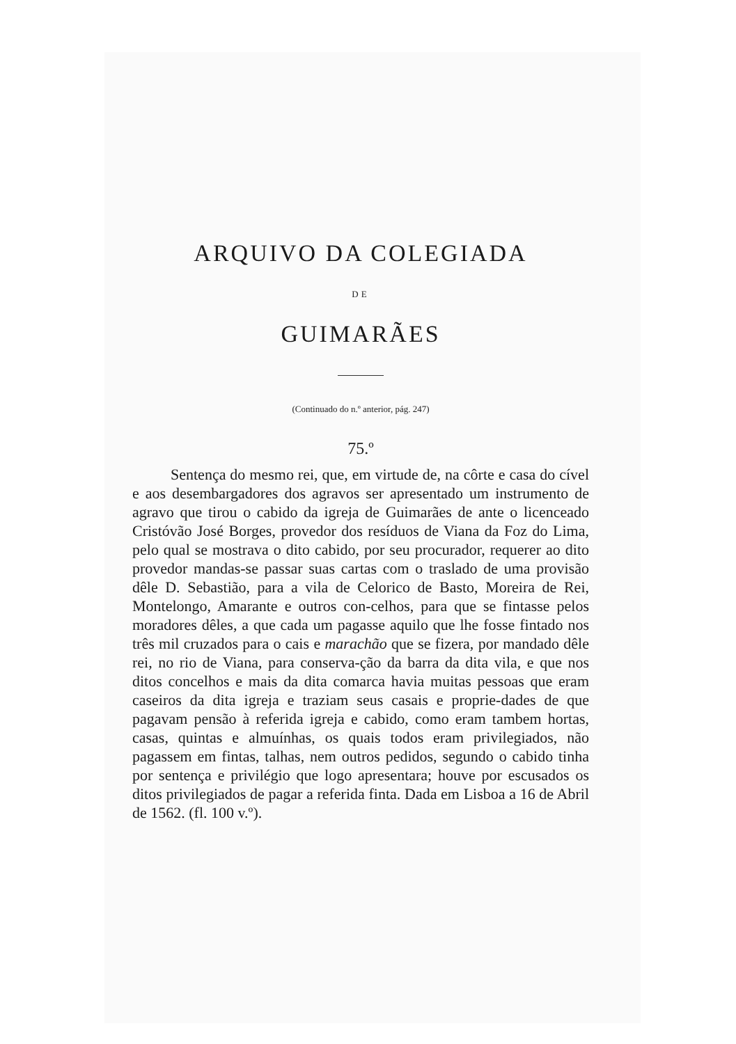ARQUIVO DA COLEGIADA
DE
GUIMARÃES
(Continuado do n.º anterior, pág. 247)
75.º
Sentença do mesmo rei, que, em virtude de, na côrte e casa do cível e aos desembargadores dos agravos ser apresentado um instrumento de agravo que tirou o cabido da igreja de Guimarães de ante o licenceado Cristóvão José Borges, provedor dos resíduos de Viana da Foz do Lima, pelo qual se mostrava o dito cabido, por seu procurador, requerer ao dito provedor mandas-se passar suas cartas com o traslado de uma provisão dêle D. Sebastião, para a vila de Celorico de Basto, Moreira de Rei, Montelongo, Amarante e outros con-celhos, para que se fintasse pelos moradores dêles, a que cada um pagasse aquilo que lhe fosse fintado nos três mil cruzados para o cais e marachão que se fizera, por mandado dêle rei, no rio de Viana, para conserva-ção da barra da dita vila, e que nos ditos concelhos e mais da dita comarca havia muitas pessoas que eram caseiros da dita igreja e traziam seus casais e proprie-dades de que pagavam pensão à referida igreja e cabido, como eram tambem hortas, casas, quintas e almuínhas, os quais todos eram privilegiados, não pagassem em fintas, talhas, nem outros pedidos, segundo o cabido tinha por sentença e privilégio que logo apresentara; houve por escusados os ditos privilegiados de pagar a referida finta. Dada em Lisboa a 16 de Abril de 1562. (fl. 100 v.º).